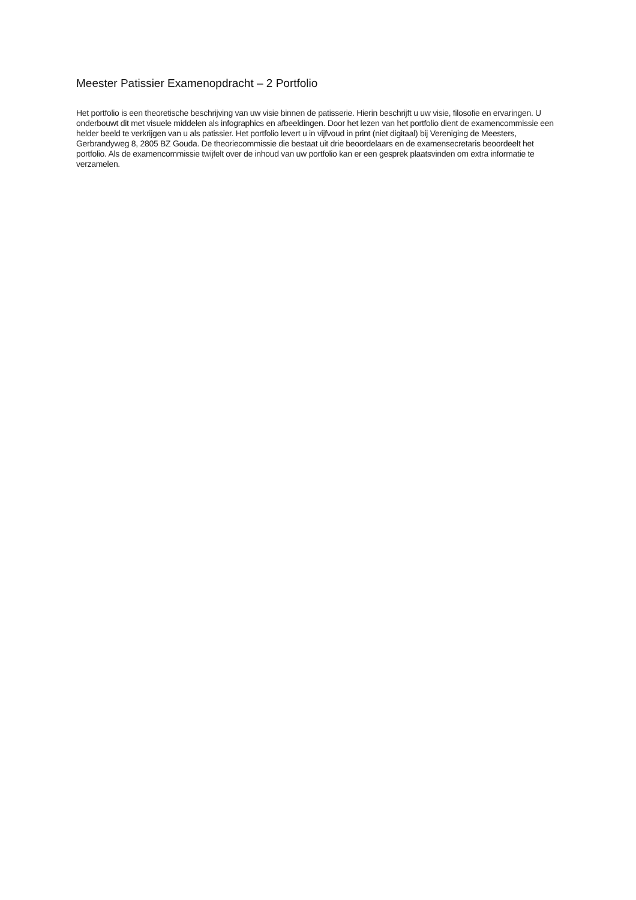Meester Patissier Examenopdracht – 2 Portfolio
Het portfolio is een theoretische beschrijving van uw visie binnen de patisserie. Hierin beschrijft u uw visie, filosofie en ervaringen. U onderbouwt dit met visuele middelen als infographics en afbeeldingen. Door het lezen van het portfolio dient de examencommissie een helder beeld te verkrijgen van u als patissier. Het portfolio levert u in vijfvoud in print (niet digitaal) bij Vereniging de Meesters, Gerbrandyweg 8, 2805 BZ Gouda. De theoriecommissie die bestaat uit drie beoordelaars en de examensecretaris beoordeelt het portfolio. Als de examencommissie twijfelt over de inhoud van uw portfolio kan er een gesprek plaatsvinden om extra informatie te verzamelen.